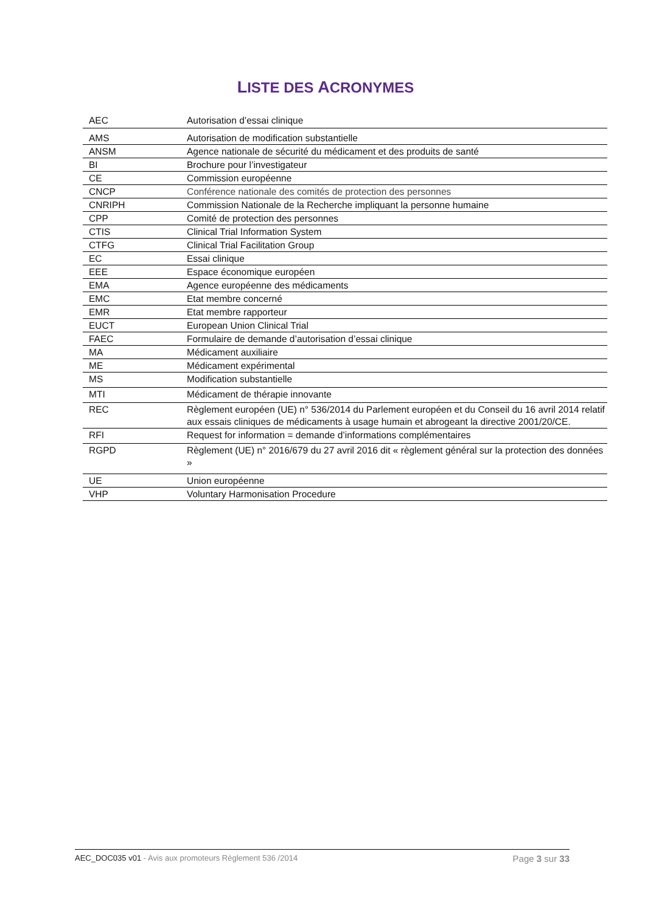LISTE DES ACRONYMES
| AEC | Autorisation d’essai clinique |
| AMS | Autorisation de modification substantielle |
| ANSM | Agence nationale de sécurité du médicament et des produits de santé |
| BI | Brochure pour l’investigateur |
| CE | Commission européenne |
| CNCP | Conférence nationale des comités de protection des personnes |
| CNRIPH | Commission Nationale de la Recherche impliquant la personne humaine |
| CPP | Comité de protection des personnes |
| CTIS | Clinical Trial Information System |
| CTFG | Clinical Trial Facilitation Group |
| EC | Essai clinique |
| EEE | Espace économique européen |
| EMA | Agence européenne des médicaments |
| EMC | Etat membre concerné |
| EMR | Etat membre rapporteur |
| EUCT | European Union Clinical Trial |
| FAEC | Formulaire de demande d’autorisation d’essai clinique |
| MA | Médicament auxiliaire |
| ME | Médicament expérimental |
| MS | Modification substantielle |
| MTI | Médicament de thérapie innovante |
| REC | Règlement européen (UE) n° 536/2014 du Parlement européen et du Conseil du 16 avril 2014 relatif aux essais cliniques de médicaments à usage humain et abrogeant la directive 2001/20/CE. |
| RFI | Request for information = demande d’informations complémentaires |
| RGPD | Règlement (UE) n° 2016/679 du 27 avril 2016 dit « règlement général sur la protection des données » |
| UE | Union européenne |
| VHP | Voluntary Harmonisation Procedure |
AEC_DOC035 v01 - Avis aux promoteurs Règlement 536 /2014
Page 3 sur 33